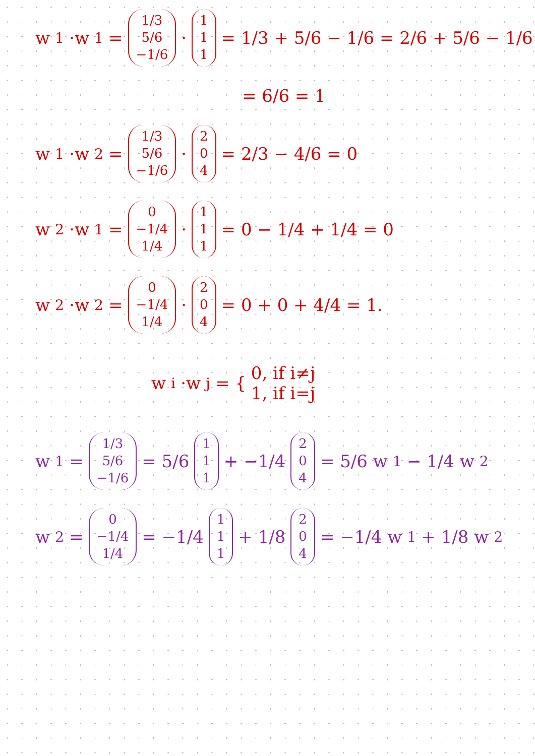w<sup>1</sup>·w<sub>1</sub> = 1/3 5/6 −1/6 · 1 1 1 = 1/3 + 5/6 − 1/6 = 2/6 + 5/6 − 1/6
= 6/6 = 1
w<sup>1</sup>·w<sub>2</sub> = 1/3 5/6 −1/6 · 2 0 4 = 2/3 − 4/6 = 0
w<sup>2</sup>·w<sub>1</sub> = 0 −1/4 1/4 · 1 1 1 = 0 − 1/4 + 1/4 = 0
w<sup>2</sup>·w<sub>2</sub> = 0 −1/4 1/4 · 2 0 4 = 0 + 0 + 4/4 = 1.
w<sup>i</sup>·w<sub>j</sub> = { 0, if i≠j 1, if i=j
w<sup>1</sup> = 1/3 5/6 −1/6 = 5/6 1 1 1 + −1/4 2 0 4 = 5/6 w<sub>1</sub> − 1/4 w<sub>2</sub>
w<sup>2</sup> = 0 −1/4 1/4 = −1/4 1 1 1 + 1/8 2 0 4 = −1/4 w<sub>1</sub> + 1/8 w<sub>2</sub>